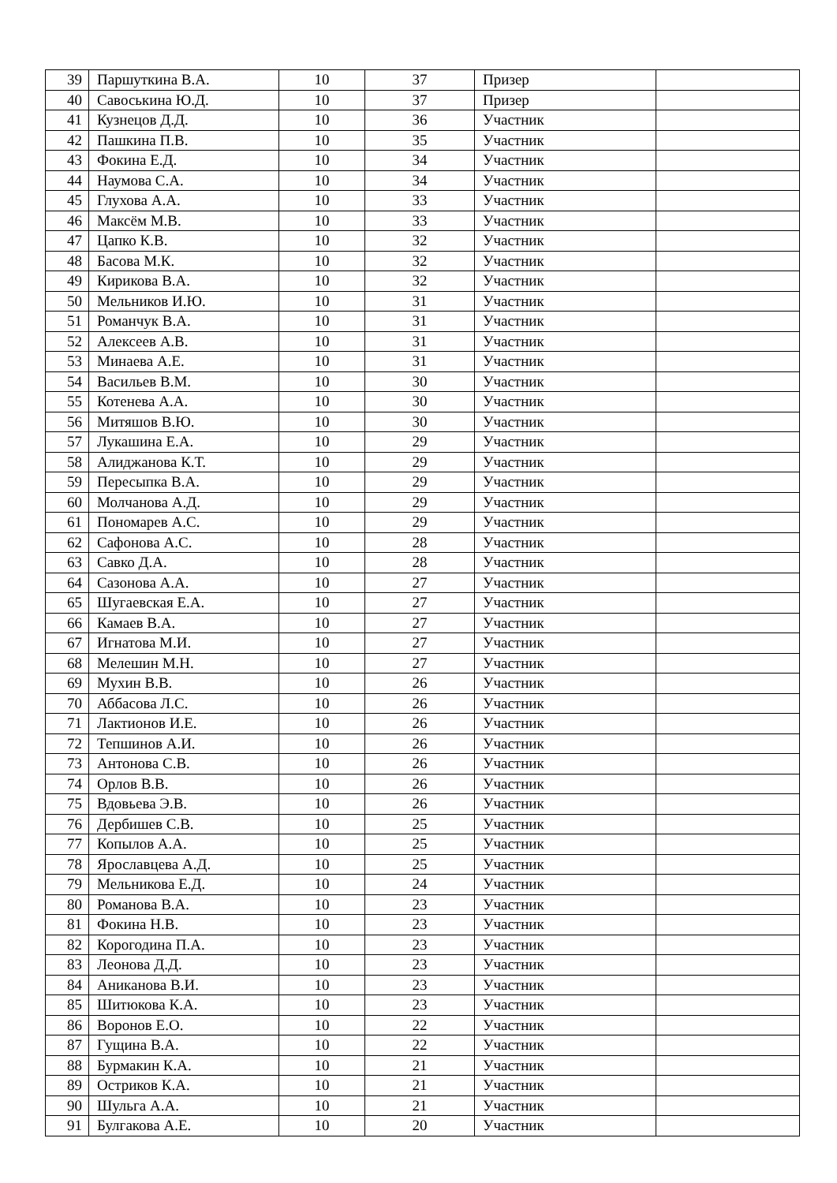| 39 | Паршуткина В.А. | 10 | 37 | Призер | |
| 40 | Савоськина Ю.Д. | 10 | 37 | Призер | |
| 41 | Кузнецов Д.Д. | 10 | 36 | Участник | |
| 42 | Пашкина П.В. | 10 | 35 | Участник | |
| 43 | Фокина Е.Д. | 10 | 34 | Участник | |
| 44 | Наумова С.А. | 10 | 34 | Участник | |
| 45 | Глухова А.А. | 10 | 33 | Участник | |
| 46 | Максём М.В. | 10 | 33 | Участник | |
| 47 | Цапко К.В. | 10 | 32 | Участник | |
| 48 | Басова М.К. | 10 | 32 | Участник | |
| 49 | Кирикова В.А. | 10 | 32 | Участник | |
| 50 | Мельников И.Ю. | 10 | 31 | Участник | |
| 51 | Романчук В.А. | 10 | 31 | Участник | |
| 52 | Алексеев А.В. | 10 | 31 | Участник | |
| 53 | Минаева А.Е. | 10 | 31 | Участник | |
| 54 | Васильев В.М. | 10 | 30 | Участник | |
| 55 | Котенева А.А. | 10 | 30 | Участник | |
| 56 | Митяшов В.Ю. | 10 | 30 | Участник | |
| 57 | Лукашина Е.А. | 10 | 29 | Участник | |
| 58 | Алиджанова К.Т. | 10 | 29 | Участник | |
| 59 | Пересыпка В.А. | 10 | 29 | Участник | |
| 60 | Молчанова А.Д. | 10 | 29 | Участник | |
| 61 | Пономарев А.С. | 10 | 29 | Участник | |
| 62 | Сафонова А.С. | 10 | 28 | Участник | |
| 63 | Савко Д.А. | 10 | 28 | Участник | |
| 64 | Сазонова А.А. | 10 | 27 | Участник | |
| 65 | Шугаевская Е.А. | 10 | 27 | Участник | |
| 66 | Камаев В.А. | 10 | 27 | Участник | |
| 67 | Игнатова М.И. | 10 | 27 | Участник | |
| 68 | Мелешин М.Н. | 10 | 27 | Участник | |
| 69 | Мухин В.В. | 10 | 26 | Участник | |
| 70 | Аббасова Л.С. | 10 | 26 | Участник | |
| 71 | Лактионов И.Е. | 10 | 26 | Участник | |
| 72 | Тепшинов А.И. | 10 | 26 | Участник | |
| 73 | Антонова С.В. | 10 | 26 | Участник | |
| 74 | Орлов В.В. | 10 | 26 | Участник | |
| 75 | Вдовьева Э.В. | 10 | 26 | Участник | |
| 76 | Дербишев С.В. | 10 | 25 | Участник | |
| 77 | Копылов А.А. | 10 | 25 | Участник | |
| 78 | Ярославцева А.Д. | 10 | 25 | Участник | |
| 79 | Мельникова Е.Д. | 10 | 24 | Участник | |
| 80 | Романова В.А. | 10 | 23 | Участник | |
| 81 | Фокина Н.В. | 10 | 23 | Участник | |
| 82 | Корогодина П.А. | 10 | 23 | Участник | |
| 83 | Леонова Д.Д. | 10 | 23 | Участник | |
| 84 | Аниканова В.И. | 10 | 23 | Участник | |
| 85 | Шитюкова К.А. | 10 | 23 | Участник | |
| 86 | Воронов Е.О. | 10 | 22 | Участник | |
| 87 | Гущина В.А. | 10 | 22 | Участник | |
| 88 | Бурмакин К.А. | 10 | 21 | Участник | |
| 89 | Остриков К.А. | 10 | 21 | Участник | |
| 90 | Шульга А.А. | 10 | 21 | Участник | |
| 91 | Булгакова А.Е. | 10 | 20 | Участник | |